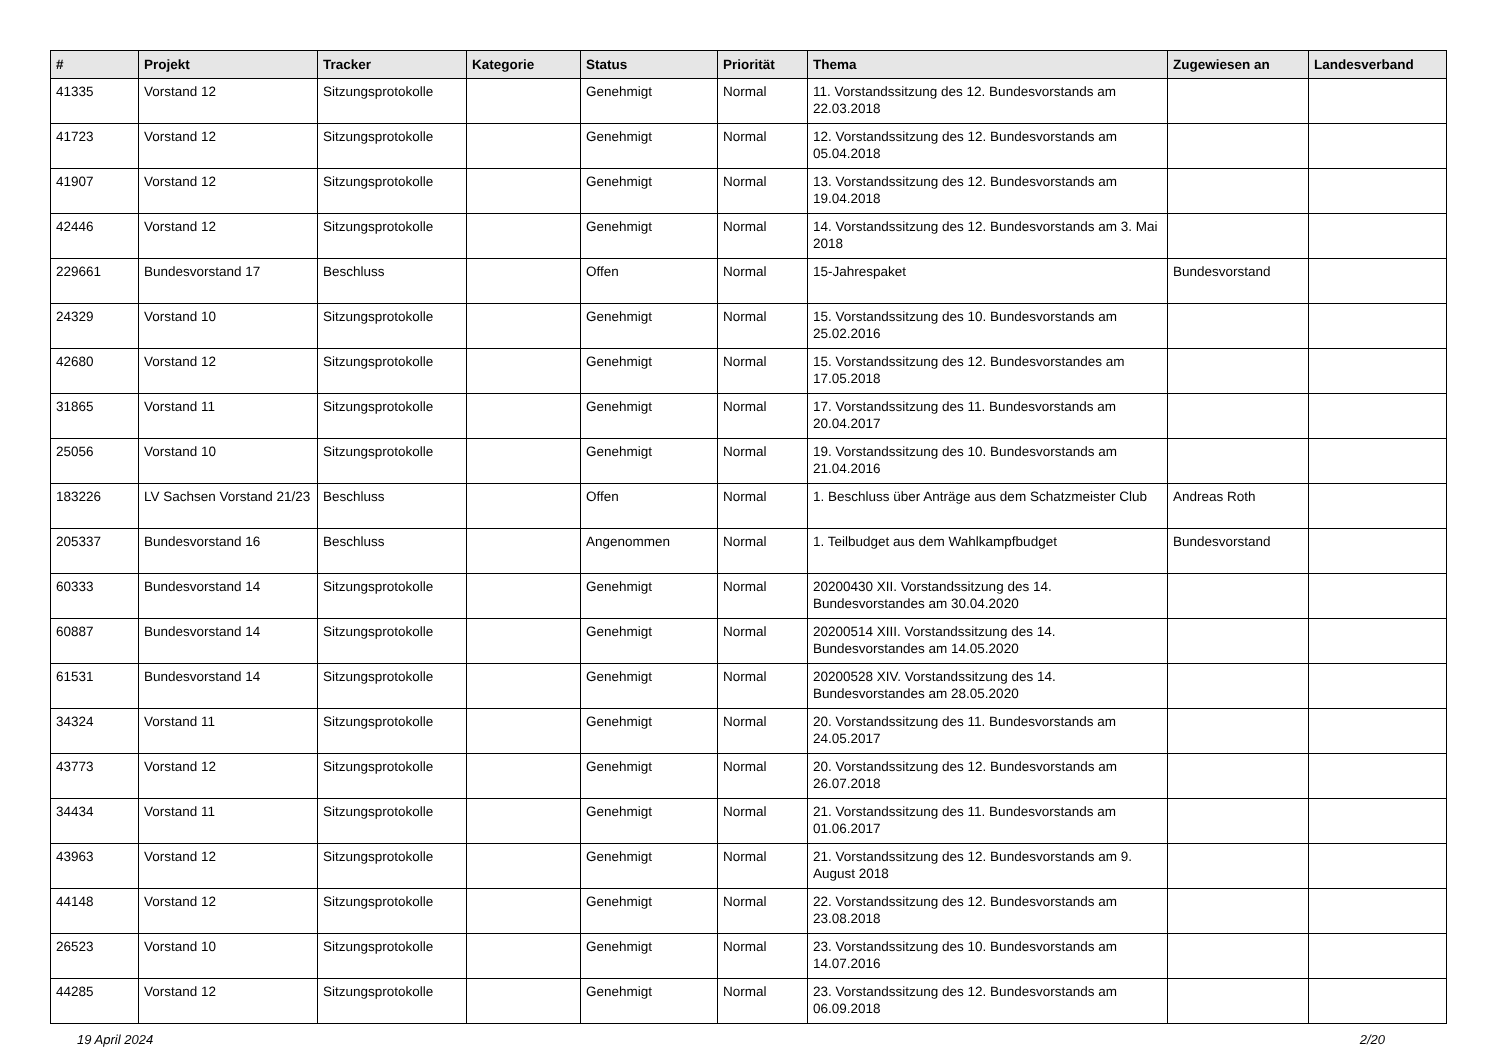| # | Projekt | Tracker | Kategorie | Status | Priorität | Thema | Zugewiesen an | Landesverband |
| --- | --- | --- | --- | --- | --- | --- | --- | --- |
| 41335 | Vorstand 12 | Sitzungsprotokolle | | Genehmigt | Normal | 11. Vorstandssitzung des 12. Bundesvorstands am 22.03.2018 | | |
| 41723 | Vorstand 12 | Sitzungsprotokolle | | Genehmigt | Normal | 12. Vorstandssitzung des 12. Bundesvorstands am 05.04.2018 | | |
| 41907 | Vorstand 12 | Sitzungsprotokolle | | Genehmigt | Normal | 13. Vorstandssitzung des 12. Bundesvorstands am 19.04.2018 | | |
| 42446 | Vorstand 12 | Sitzungsprotokolle | | Genehmigt | Normal | 14. Vorstandssitzung des 12. Bundesvorstands am 3. Mai 2018 | | |
| 229661 | Bundesvorstand 17 | Beschluss | | Offen | Normal | 15-Jahrespaket | Bundesvorstand | |
| 24329 | Vorstand 10 | Sitzungsprotokolle | | Genehmigt | Normal | 15. Vorstandssitzung des 10. Bundesvorstands am 25.02.2016 | | |
| 42680 | Vorstand 12 | Sitzungsprotokolle | | Genehmigt | Normal | 15. Vorstandssitzung des 12. Bundesvorstandes am 17.05.2018 | | |
| 31865 | Vorstand 11 | Sitzungsprotokolle | | Genehmigt | Normal | 17. Vorstandssitzung des 11. Bundesvorstands am 20.04.2017 | | |
| 25056 | Vorstand 10 | Sitzungsprotokolle | | Genehmigt | Normal | 19. Vorstandssitzung des 10. Bundesvorstands am 21.04.2016 | | |
| 183226 | LV Sachsen Vorstand 21/23 | Beschluss | | Offen | Normal | 1. Beschluss über Anträge aus dem Schatzmeister Club | Andreas Roth | |
| 205337 | Bundesvorstand 16 | Beschluss | | Angenommen | Normal | 1. Teilbudget aus dem Wahlkampfbudget | Bundesvorstand | |
| 60333 | Bundesvorstand 14 | Sitzungsprotokolle | | Genehmigt | Normal | 20200430 XII. Vorstandssitzung des 14. Bundesvorstandes am 30.04.2020 | | |
| 60887 | Bundesvorstand 14 | Sitzungsprotokolle | | Genehmigt | Normal | 20200514 XIII. Vorstandssitzung des 14. Bundesvorstandes am 14.05.2020 | | |
| 61531 | Bundesvorstand 14 | Sitzungsprotokolle | | Genehmigt | Normal | 20200528 XIV. Vorstandssitzung des 14. Bundesvorstandes am 28.05.2020 | | |
| 34324 | Vorstand 11 | Sitzungsprotokolle | | Genehmigt | Normal | 20. Vorstandssitzung des 11. Bundesvorstands am 24.05.2017 | | |
| 43773 | Vorstand 12 | Sitzungsprotokolle | | Genehmigt | Normal | 20. Vorstandssitzung des 12. Bundesvorstands am 26.07.2018 | | |
| 34434 | Vorstand 11 | Sitzungsprotokolle | | Genehmigt | Normal | 21. Vorstandssitzung des 11. Bundesvorstands am 01.06.2017 | | |
| 43963 | Vorstand 12 | Sitzungsprotokolle | | Genehmigt | Normal | 21. Vorstandssitzung des 12. Bundesvorstands am 9. August 2018 | | |
| 44148 | Vorstand 12 | Sitzungsprotokolle | | Genehmigt | Normal | 22. Vorstandssitzung des 12. Bundesvorstands am 23.08.2018 | | |
| 26523 | Vorstand 10 | Sitzungsprotokolle | | Genehmigt | Normal | 23. Vorstandssitzung des 10. Bundesvorstands am 14.07.2016 | | |
| 44285 | Vorstand 12 | Sitzungsprotokolle | | Genehmigt | Normal | 23. Vorstandssitzung des 12. Bundesvorstands am 06.09.2018 | | |
19 April 2024 2/20